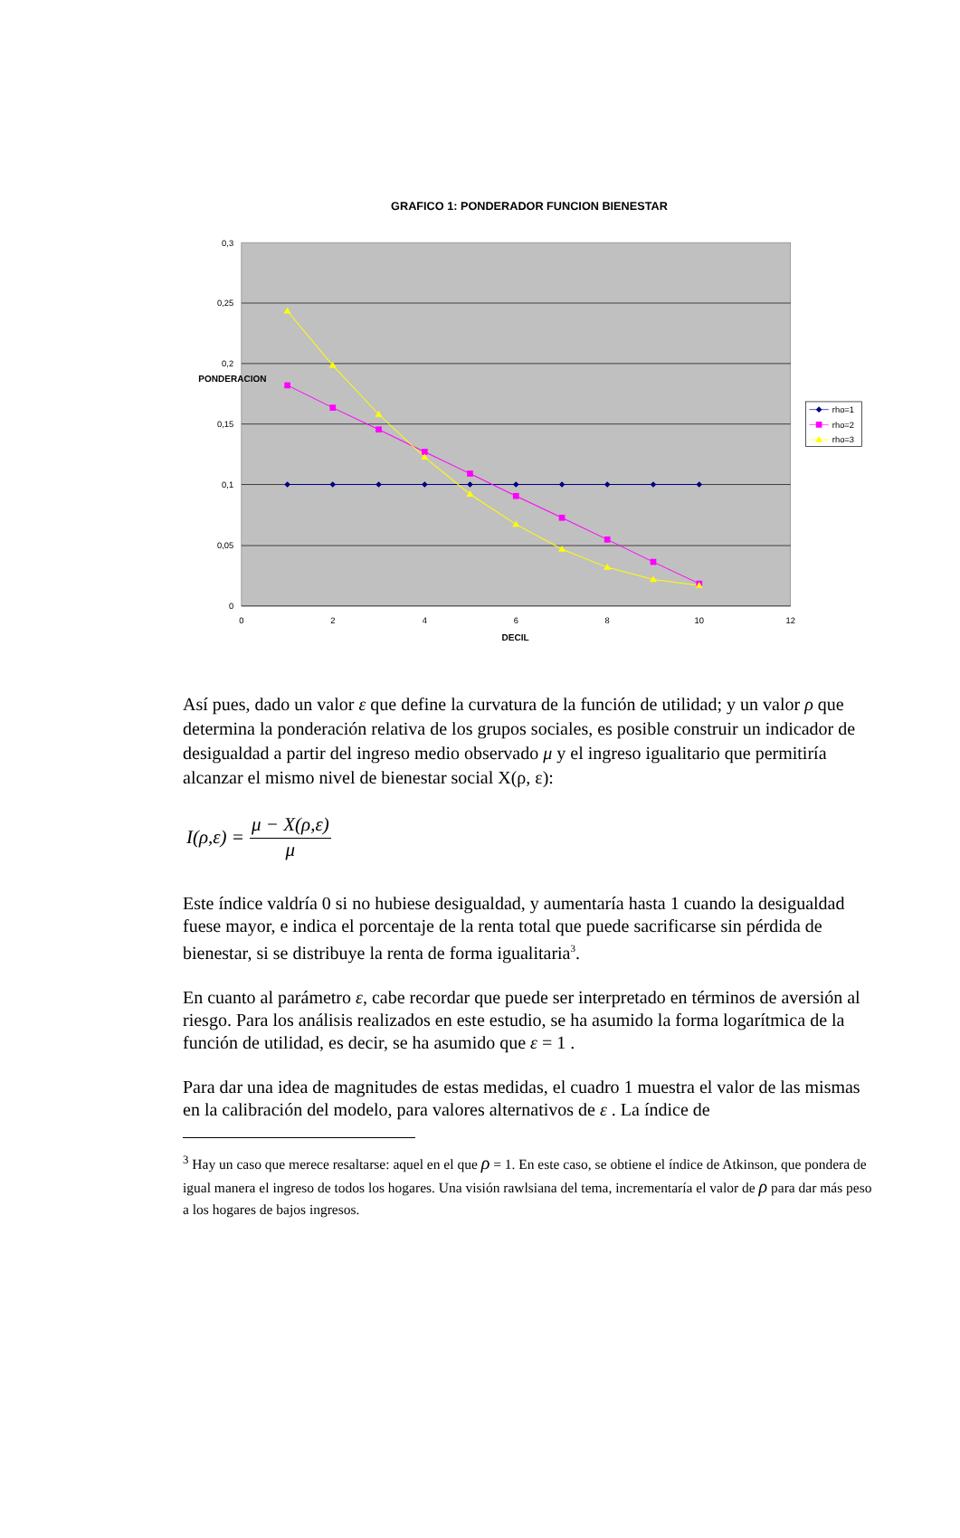GRAFICO 1: PONDERADOR FUNCION BIENESTAR
0,3
0,25
0,2
0,15
0,1
0,05
0
0
2
4
6
8
10
12
DECIL
PONDERACION
rho=1
rho=2
rho=3
Así pues, dado un valor ε que define la curvatura de la función de utilidad; y un valor ρ que determina la ponderación relativa de los grupos sociales, es posible construir un indicador de desigualdad a partir del ingreso medio observado μ y el ingreso igualitario que permitiría alcanzar el mismo nivel de bienestar social X(ρ, ε):
I(ρ,ε) = μ − X(ρ,ε) μ
Este índice valdría 0 si no hubiese desigualdad, y aumentaría hasta 1 cuando la desigualdad fuese mayor, e indica el porcentaje de la renta total que puede sacrificarse sin pérdida de bienestar, si se distribuye la renta de forma igualitaria<sup>3</sup>.
En cuanto al parámetro ε, cabe recordar que puede ser interpretado en términos de aversión al riesgo. Para los análisis realizados en este estudio, se ha asumido la forma logarítmica de la función de utilidad, es decir, se ha asumido que ε = 1 .
Para dar una idea de magnitudes de estas medidas, el cuadro 1 muestra el valor de las mismas en la calibración del modelo, para valores alternativos de ε . La índice de
<sup>3</sup> Hay un caso que merece resaltarse: aquel en el que ρ = 1. En este caso, se obtiene el índice de Atkinson, que pondera de igual manera el ingreso de todos los hogares. Una visión rawlsiana del tema, incrementaría el valor de ρ para dar más peso a los hogares de bajos ingresos.